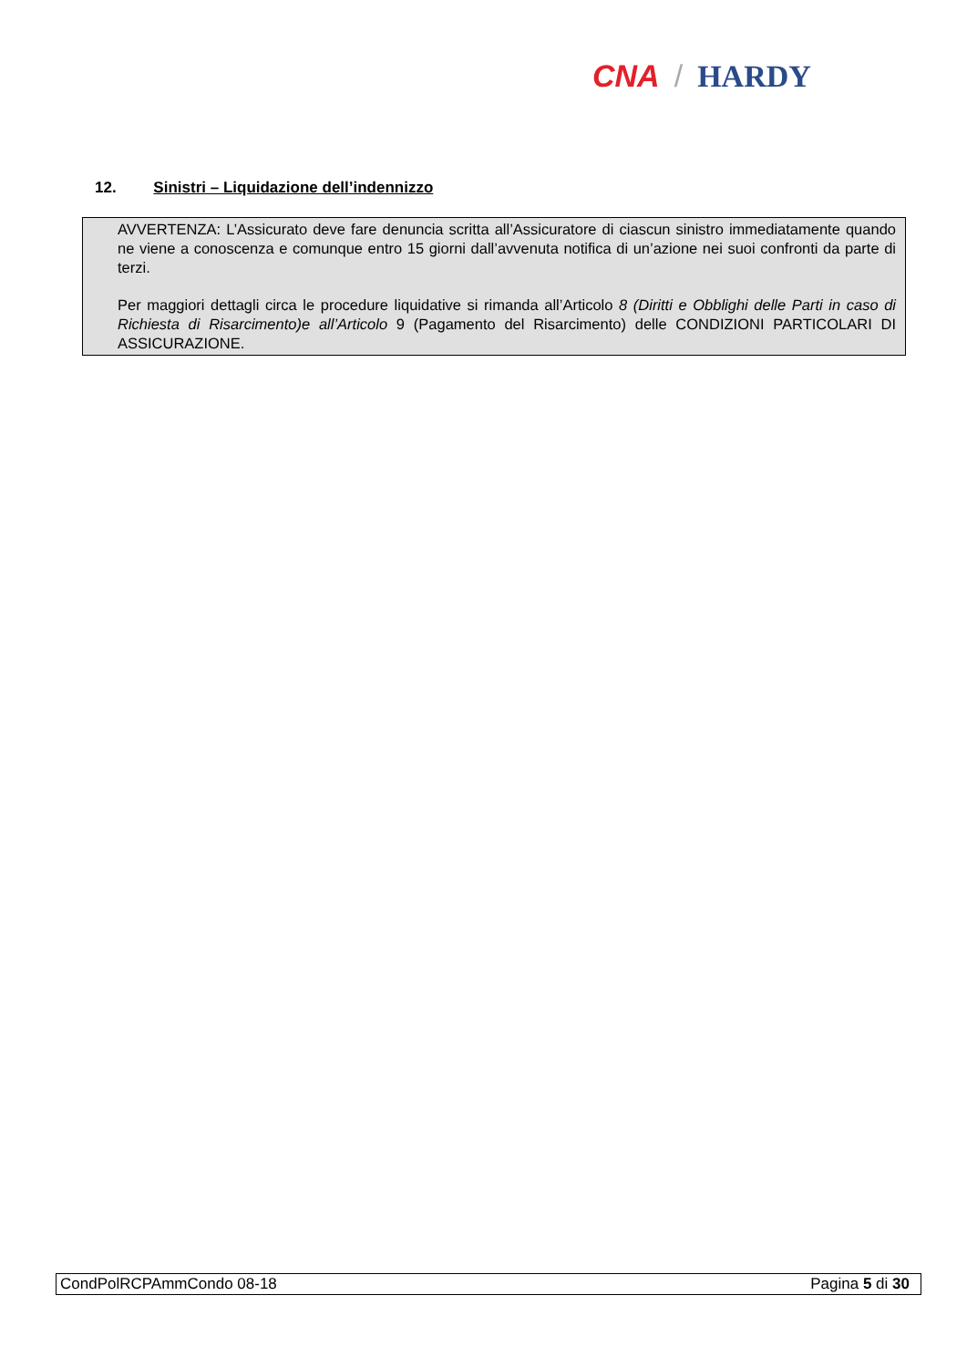CNA / HARDY
12. Sinistri – Liquidazione dell’indennizzo
AVVERTENZA: L’Assicurato deve fare denuncia scritta all’Assicuratore di ciascun sinistro immediatamente quando ne viene a conoscenza e comunque entro 15 giorni dall’avvenuta notifica di un’azione nei suoi confronti da parte di terzi.
Per maggiori dettagli circa le procedure liquidative si rimanda all’Articolo 8 (Diritti e Obblighi delle Parti in caso di Richiesta di Risarcimento)e all’Articolo 9 (Pagamento del Risarcimento) delle CONDIZIONI PARTICOLARI DI ASSICURAZIONE.
CondPolRCPAmmCondo 08-18 Pagina 5 di 30